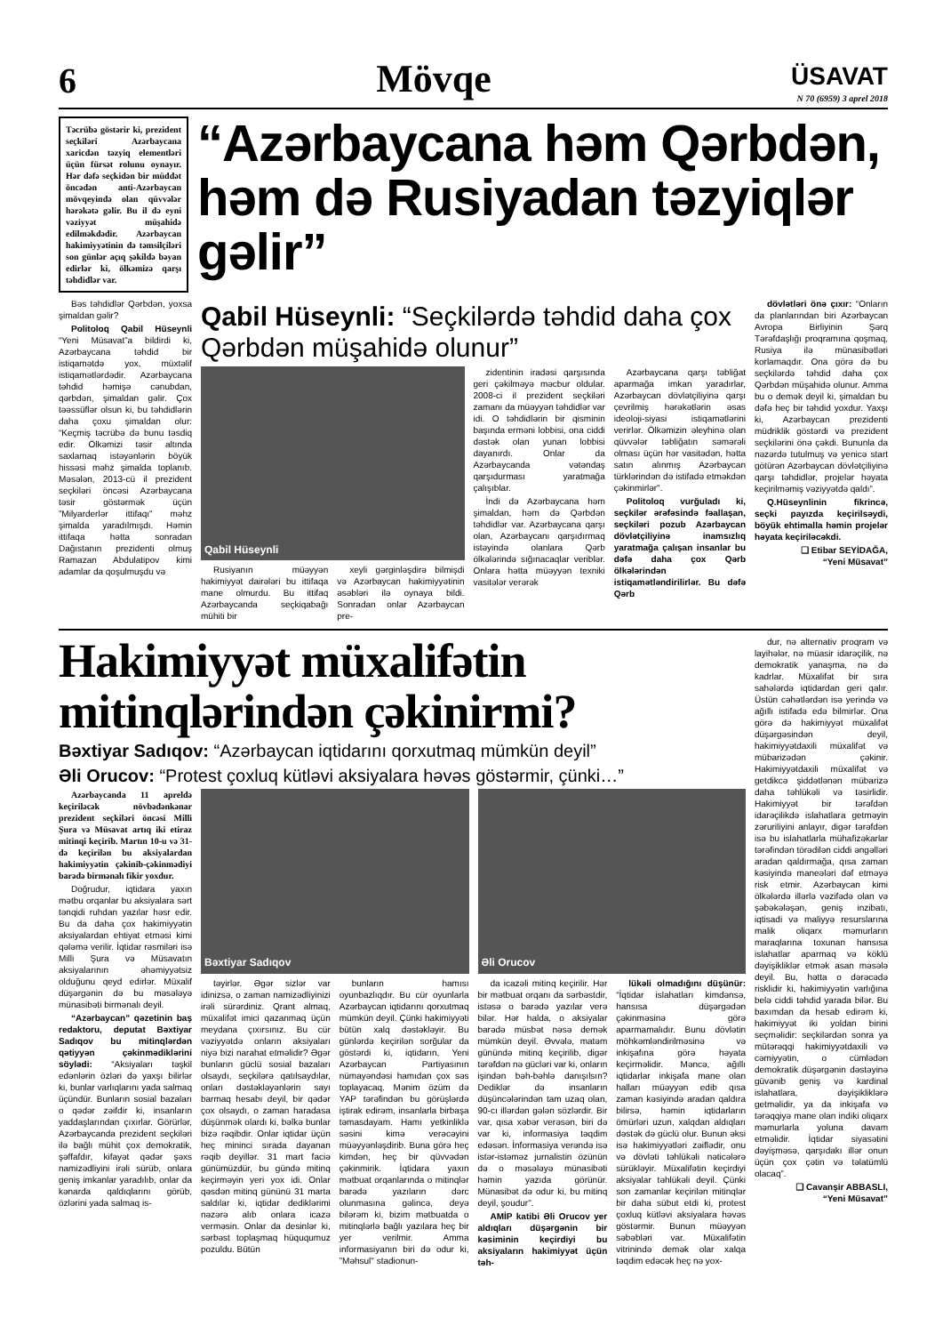6
Mövqe
ÜSAVAT
N 70 (6959) 3 aprel 2018
Təcrübə göstərir ki, prezident seçkiləri Azərbaycana xaricdən təzyiq elementləri üçün fürsət rolunu oynayır. Hər dəfə seçkidən bir müddət öncədən anti-Azərbaycan mövqeyində olan qüvvələr hərəkətə gəlir. Bu il də eyni vəziyyət müşahidə edilməkdədir. Azərbaycan hakimiyyətinin də təmsilçiləri son günlər açıq şəkildə bəyan edirlər ki, ölkəmizə qarşı təhdidlər var.
“Azərbaycana həm Qərbdən, həm də Rusiyadan təzyiqlər gəlir”
Bəs təhdidlər Qərbdən, yoxsa şimaldan gəlir?
Politoloq Qabil Hüseynli “Yeni Müsavat”a bildirdi ki, Azərbaycana təhdid bir istiqamətdə yox, müxtəlif istiqamətlərdədir. Azərbaycana təhdid həmişə cənubdan, qərbdən, şimaldan gəlir. Çox təəssüflər olsun ki, bu təhdidlərin daha çoxu şimaldan olur: “Keçmiş təcrübə də bunu təsdiq edir. Ölkəmizi təsir altında saxlamaq istəyənlərin böyük hissəsi məhz şimalda toplanıb. Məsələn, 2013-cü il prezident seçkiləri öncəsi Azərbaycana təsir göstərmək üçün ”Milyarderlər ittifaqı" məhz şimalda yaradılmışdı. Həmin ittifaqa hətta sonradan Dağıstanın prezidenti olmuş Ramazan Abdulatipov kimi adamlar da qoşulmuşdu və
Qabil Hüseynli: “Seçkilərdə təhdid daha çox Qərbdən müşahidə olunur”
Qabil Hüseynli
Rusiyanın müəyyən hakimiyyət dairələri bu ittifaqa mane olmurdu. Bu ittifaq Azərbaycanda seçkiqabağı mühiti bir
xeyli gərginləşdirə bilmişdi və Azərbaycan hakimiyyətinin əsəbləri ilə oynaya bildi. Sonradan onlar Azərbaycan pre-
zidentinin iradəsi qarşısında geri çəkilməyə məcbur oldular. 2008-ci il prezident seçkiləri zamanı da müəyyən təhdidlər var idi. O təhdidlərin bir qisminin başında erməni lobbisi, ona ciddi dəstək olan yunan lobbisi dayanırdı. Onlar da Azərbaycanda vətəndaş qarşıdurması yaratmağa çalışıblar.
İndi də Azərbaycana həm şimaldan, həm də Qərbdən təhdidlər var. Azərbaycana qarşı olan, Azərbaycanı qarşıdırmaq istəyində olanlara Qərb ölkələrində sığınacaqlar veriblər. Onlara hətta müəyyən texniki vasitələr verərək
Azərbaycana qarşı təbliğat aparmağa imkan yaradırlar, Azərbaycan dövlətçiliyinə qarşı çevrilmiş hərəkətlərin əsas ideoloji-siyasi istiqamətlərini verirlər. Ölkəmizin əleyhinə olan qüvvələr təbliğatın səmərəli olması üçün hər vasitədən, hətta satın alınmış Azərbaycan türklərindən də istifadə etməkdən çəkinmirlər".
Politoloq vurğuladı ki, seçkilər ərəfəsində fəallaşan, seçkiləri pozub Azərbaycan dövlətçiliyinə inamsızlıq yaratmağa çalışan insanlar bu dəfə daha çox Qərb ölkələrindən istiqamətləndirilirlər. Bu dəfə Qərb
dövlətləri önə çıxır: “Onların da planlarından biri Azərbaycan Avropa Birliyinin Şərq Tərəfdaşlığı proqramına qoşmaq, Rusiya ilə münasibətləri korlamaqdır. Ona görə də bu seçkilərdə təhdid daha çox Qərbdən müşahidə olunur. Amma bu o demək deyil ki, şimaldan bu dəfə heç bir təhdid yoxdur. Yaxşı ki, Azərbaycan prezidenti müdriklik göstərdi və prezident seçkilərini önə çəkdi. Bununla da nəzərdə tutulmuş və yenicə start götürən Azərbaycan dövlətçiliyinə qarşı təhdidlər, projelər həyata keçirilməmiş vəziyyətdə qaldı”.
Q.Hüseynlinin fikrincə, seçki payızda keçirilsəydi, böyük ehtimalla həmin projelər həyata keçiriləcəkdi.
❑ Etibar SEYİDAĞA,
“Yeni Müsavat”
Hakimiyyət müxalifətin mitinqlərindən çəkinirmi?
Bəxtiyar Sadıqov: “Azərbaycan iqtidarını qorxutmaq mümkün deyil”
Əli Orucov: “Protest çoxluq kütləvi aksiyalara həvəs göstərmir, çünki…”
Azərbaycanda 11 apreldə keçiriləcək növbədənkənar prezident seçkiləri öncəsi Milli Şura və Müsavat artıq iki etiraz mitinqi keçirib. Martın 10-u və 31-də keçirilən bu aksiyalardan hakimiyyətin çəkinib-çəkinmədiyi barədə birmənalı fikir yoxdur.
Doğrudur, iqtidara yaxın mətbu orqanlar bu aksiyalara sərt tənqidi ruhdan yazılar həsr edir. Bu da daha çox hakimiyyətin aksiyalardan ehtiyat etməsi kimi qələmə verilir. İqtidar rəsmiləri isə Milli Şura və Müsavatın aksiyalarının əhəmiyyətsiz olduğunu qeyd edirlər. Müxalif düşərgənin də bu məsələyə münasibəti birmənalı deyil.
“Azərbaycan” qəzetinin baş redaktoru, deputat Bəxtiyar Sadıqov bu mitinqlərdən qətiyyən çəkinmədiklərini söylədi: “Aksiyaları təşkil edənlərin özləri də yaxşı bilirlər ki, bunlar varlıqlarını yada salmaq üçündür. Bunların sosial bazaları o qədər zəifdir ki, insanların yaddaşlarından çıxırlar. Görürlər, Azərbaycanda prezident seçkiləri ilə bağlı mühit çox demokratik, şəffafdır, kifayət qədər şəxs namizədliyini irəli sürüb, onlara geniş imkanlar yaradılıb, onlar da kənarda qaldıqlarını görüb, özlərini yada salmaq is-
Bəxtiyar Sadıqov Əli Orucov
təyirlər. Əgər sizlər var idinizsə, o zaman namizədliyinizi irəli sürərdiniz. Qrant almaq, müxalifət imici qazanmaq üçün meydana çıxırsınız. Bu cür vəziyyətdə onların aksiyaları niyə bizi narahat etməlidir? Əgər bunların güclü sosial bazaları olsaydı, seçkilərə qatılsaydılar, onları dəstəkləyənlərin sayı barmaq hesabı deyil, bir qədər çox olsaydı, o zaman haradasa düşünmək olardı ki, bəlkə bunlar bizə rəqibdir. Onlar iqtidar üçün heç mininci sırada dayanan rəqib deyillər. 31 mart faciə günümüzdür, bu gündə mitinq keçirməyin yeri yox idi. Onlar qəsdən mitinq gününü 31 marta saldılar ki, iqtidar dediklərimi nəzərə alıb onlara icazə verməsin. Onlar da desinlər ki, sərbəst toplaşmaq hüququmuz pozuldu. Bütün
bunların hamısı oyunbazlıqdır. Bu cür oyunlarla Azərbaycan iqtidarını qorxutmaq mümkün deyil. Çünki hakimiyyəti bütün xalq dəstəkləyir. Bu günlərdə keçirilən sorğular da göstərdi ki, iqtidarın, Yeni Azərbaycan Partiyasının nümayəndəsi hamıdan çox səs toplayacaq. Mənim özüm də YAP tərəfindən bu görüşlərdə iştirak edirəm, insanlarla birbaşa təmasdayam. Hamı yetkinliklə səsini kimə verəcəyini müəyyənləşdirib. Buna görə heç kimdən, heç bir qüvvədən çəkinmirik. İqtidara yaxın mətbuat orqanlarında o mitinqlər barədə yazıların dərc olunmasına gəlincə, deyə bilərəm ki, bizim mətbuatda o mitinqlərlə bağlı yazılara heç bir yer verilmir. Amma informasiyanın biri də odur ki, ”Məhsul" stadionun-
da icazəli mitinq keçirilir. Hər bir mətbuat orqanı da sərbəstdir, istəsə o barədə yazılar verə bilər. Hər halda, o aksiyalar barədə müsbət nəsə demək mümkün deyil. Əvvələ, matəm günündə mitinq keçirilib, digər tərəfdən nə gücləri var ki, onların işindən bəh-bəhlə danışılsın? Dediklər də insanların düşüncələrindən tam uzaq olan, 90-cı illərdən gələn sözlərdir. Bir var, qısa xəbər verəsən, biri də var ki, informasiya təqdim edəsən. İnformasiya verəndə isə istər-istəməz jurnalistin özünün də o məsələyə münasibəti həmin yazıda görünür. Münasibət də odur ki, bu mitinq deyil, şoudur".
AMİP katibi Əli Orucov yer aldıqları düşərgənin bir kəsiminin keçirdiyi bu aksiyaların hakimiyyət üçün təh-
lükəli olmadığını düşünür: “İqtidar islahatları kimdənsə, hansısa düşərgədən çəkinməsinə görə aparmamalıdır. Bunu dövlətin möhkəmləndirilməsinə və inkişafına görə həyata keçirməlidir. Məncə, ağıllı iqtidarlar inkişafa mane olan halları müəyyən edib qısa zaman kəsiyində aradan qaldıra bilirsə, həmin iqtidarların ömürləri uzun, xalqdan aldıqları dəstək də güclü olur. Bunun əksi isə hakimiyyətləri zəiflədir, onu və dövləti təhlükəli nəticələrə sürükləyir. Müxalifətin keçirdiyi aksiyalar təhlükəli deyil. Çünki son zamanlar keçirilən mitinqlər bir daha sübut etdi ki, protest çoxluq kütləvi aksiyalara həvəs göstərmir. Bunun müəyyən səbəbləri var. Müxalifətin vitrinində demək olar xalqa təqdim edəcək heç nə yox-
dur, nə alternativ proqram və layihələr, nə müasir idarəçilik, nə demokratik yanaşma, nə də kadrlar. Müxalifət bir sıra sahələrdə iqtidardan geri qalır. Üstün cəhətlərdən isə yerində və ağıllı istifadə edə bilmirlər. Ona görə də hakimiyyət müxalifət düşərgəsindən deyil, hakimiyyətdaxili müxalifət və mübarizədən çəkinir. Hakimiyyətdaxili müxalifət və getdikcə şiddətlənən mübarizə daha təhlükəli və təsirlidir. Hakimiyyət bir tərəfdən idarəçilikdə islahatlara getməyin zəruriliyini anlayır, digər tərəfdən isə bu islahatlarla mühafizəkarlar tərəfindən törədilən ciddi əngəlləri aradan qaldırmağa, qısa zaman kəsiyində maneələri dəf etməyə risk etmir. Azərbaycan kimi ölkələrdə illərlə vəzifədə olan və şəbəkələşən, geniş inzibatı, iqtisadi və maliyyə resurslarına malik oliqarx məmurların maraqlarına toxunan hansısa islahatlar aparmaq və köklü dəyişikliklər etmək asan məsələ deyil. Bu, hətta o dərəcədə risklidir ki, hakimiyyətin varlığına belə ciddi təhdid yarada bilər. Bu baxımdan da hesab edirəm ki, hakimiyyət iki yoldan birini seçməlidir: seçkilərdən sonra ya mütərəqqi hakimiyyətdaxili və cəmiyyətin, o cümlədən demokratik düşərgənin dəstəyinə güvənib geniş və kardinal islahatlara, dəyişikliklərə getməlidir, ya da inkişafa və tərəqqiyə mane olan indiki oliqarx məmurlarla yoluna davam etməlidir. İqtidar siyasətini dəyişməsə, qarşıdakı illər onun üçün çox çətin və təlatümlü olacaq”.
❑ Cavanşir ABBASLI,
“Yeni Müsavat”